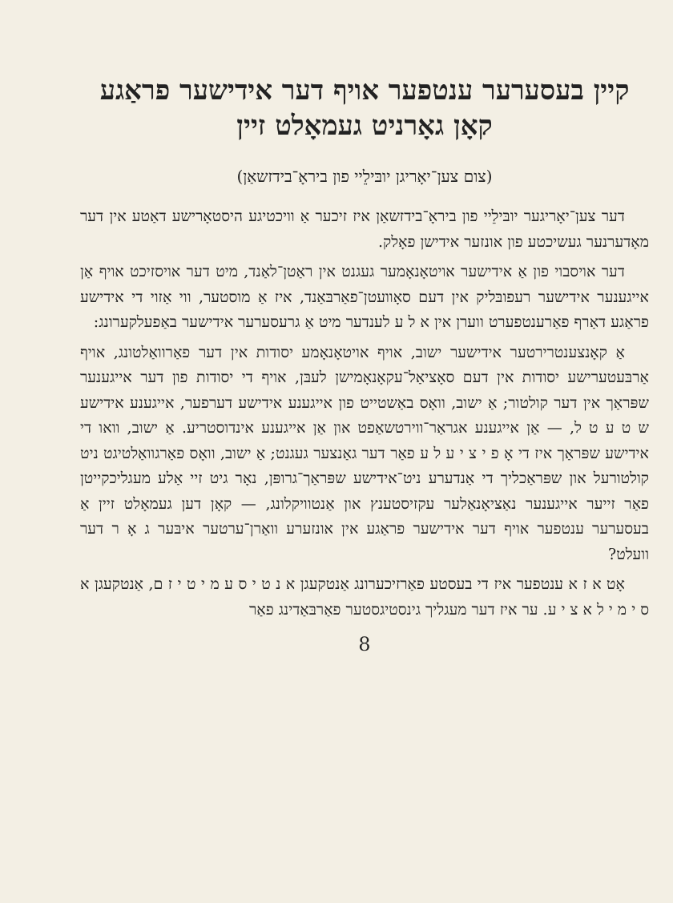קיין בעסערער ענטפער אויף דער אידישער פראַגע
קאָן גאָרניט געמאָלט זיין
(צום צען־יאָריגן יובּילֵיי פון ביראָ־בידזשאַן)
דער צען־יאָריגער יובּילֵיי פון ביראָ־בידזשאַן איז זיכער אַ וויכטיגע היסטאָרישע דאַטע אין דער מאָדערנער געשיכטע פון אונזער אידישן פאָלק.
דער אויסבוי פון אַ אידישער אויטאָנאָמער געגנט אין ראַטן־לאַנד, מיט דער אויסזיכט אויף אַן אייגענער אידישער רעפובּליק אין דעם סאָוועטן־פאַרבּאַנד, איז אַ מוסטער, ווי אַזוי די אידישע פראַגע דאַרף פאַרענטפערט ווערן אין א ל ע לענדער מיט אַ גרעסערער אידישער באַפעלקערונג:
אַ קאָנצענטרירטער אידישער ישוב, אויף אויטאָנאָמע יסודות אין דער פאַרוואַלטונג, אויף אַרבּעטערישע יסודות אין דעם סאָציאַל־עקאָנאָמישן לעבּן, אויף די יסודות פון דער אייגענער שפּראַך אין דער קולטור; אַ ישוב, וואָס באַשטייט פון אייגענע אידישע דערפער, אייגענע אידישע ש ט ע ט ל, — אַן אייגענע אגראַר־ווירטשאַפט און אַן אייגענע אינדוסטריע. אַ ישוב, וואו די אידישע שפּראַך איז די אָ פ י צ י ע ל ע פאַר דער גאַנצער געגנט; אַ ישוב, וואָס פאַרגוואַלטיגט ניט קולטורעל און שפּראַכליך די אַנדערע ניט־אידישע שפּראַך־גרופּן, נאָר גיט זיי אַלע מעגליכקייטן פאַר זייער אייגענער נאַציאָנאַלער עקזיסטענץ און אַנטוויקלונג, — קאָן דען געמאָלט זיין אַ בעסערער ענטפער אויף דער אידישער פראַגע אין אונזערע וואַרן־ערטער איבּער ג אָ ר דער וועלט?
אָט א ז א ענטפער איז די בעסטע פאַרזיכערונג אַנטקעגן א נ ט י ס ע מ י ט י ז ם, אַנטקעגן א ס י מ י ל א צ י ע. ער איז דער מעגליך גינסטיגסטער פאַרבּאַדינג פאַר
8